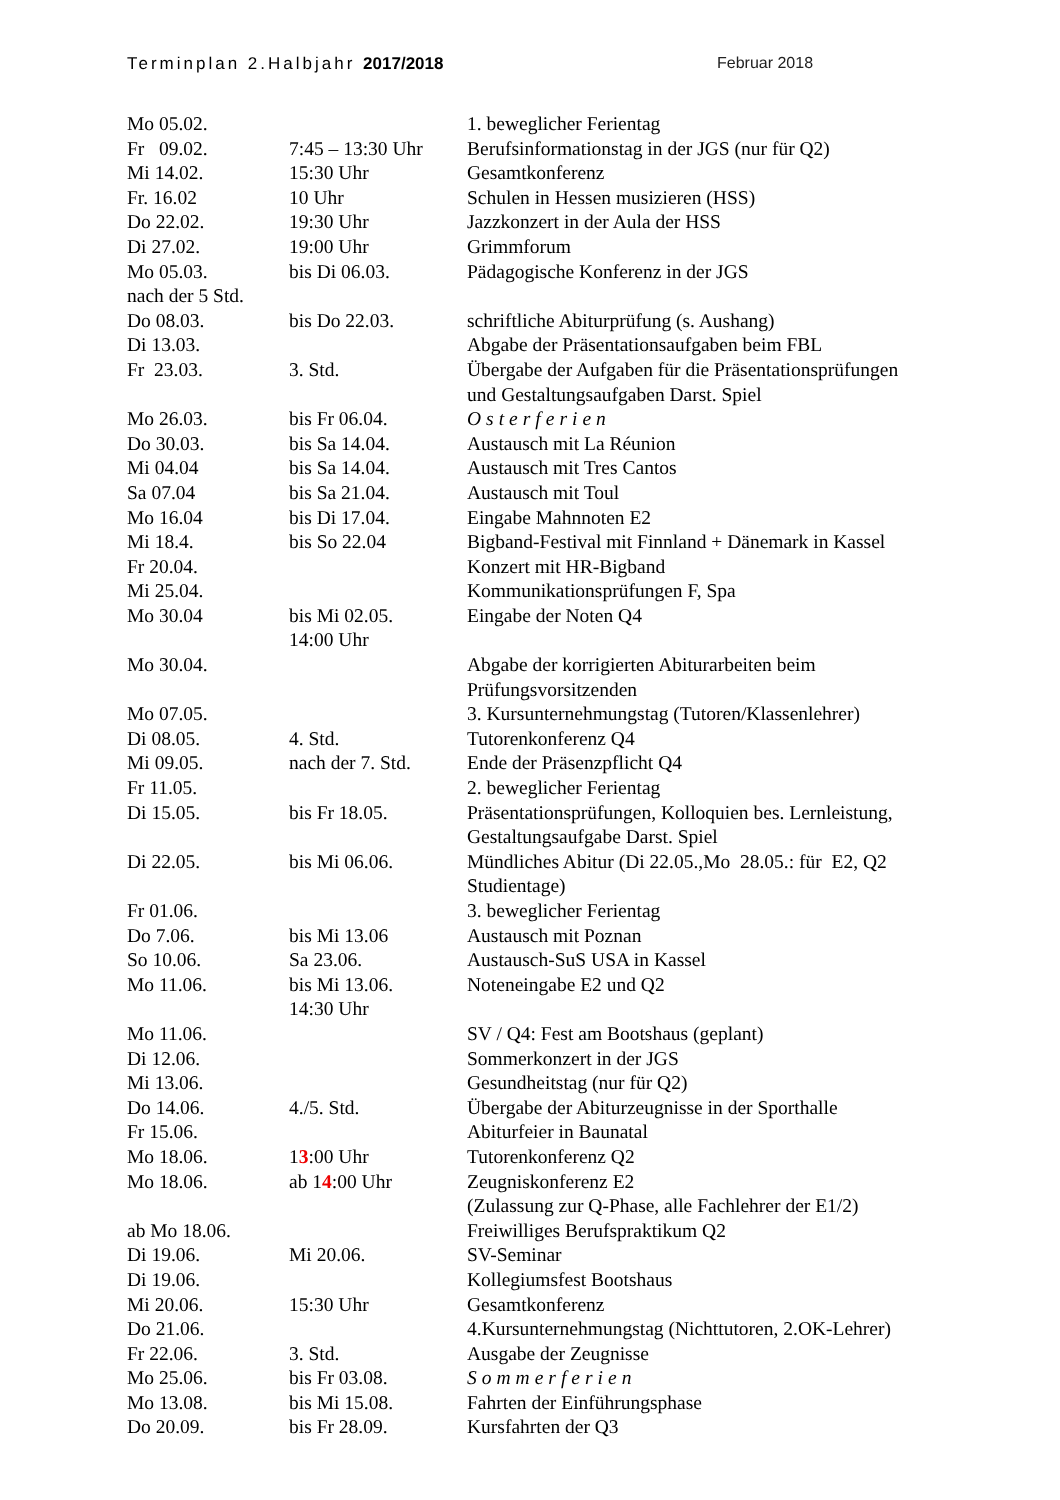Terminplan 2.Halbjahr 2017/2018 Februar 2018
| Mo 05.02. | | 1. beweglicher Ferientag |
| Fr 09.02. | 7:45 – 13:30 Uhr | Berufsinformationstag in der JGS (nur für Q2) |
| Mi 14.02. | 15:30 Uhr | Gesamtkonferenz |
| Fr. 16.02 | 10 Uhr | Schulen in Hessen musizieren (HSS) |
| Do 22.02. | 19:30 Uhr | Jazzkonzert in der Aula der HSS |
| Di 27.02. | 19:00 Uhr | Grimmforum |
| Mo 05.03. nach der 5 Std. | bis Di 06.03. | Pädagogische Konferenz in der JGS |
| Do 08.03. | bis Do 22.03. | schriftliche Abiturprüfung (s. Aushang) |
| Di 13.03. | | Abgabe der Präsentationsaufgaben beim FBL |
| Fr 23.03. | 3. Std. | Übergabe der Aufgaben für die Präsentationsprüfungen und Gestaltungsaufgaben Darst. Spiel |
| Mo 26.03. | bis Fr 06.04. | Osterferien |
| Do 30.03. | bis Sa 14.04. | Austausch mit La Réunion |
| Mi 04.04 | bis Sa 14.04. | Austausch mit Tres Cantos |
| Sa 07.04 | bis Sa 21.04. | Austausch mit Toul |
| Mo 16.04 | bis Di 17.04. | Eingabe Mahnnoten E2 |
| Mi 18.4. | bis So 22.04 | Bigband-Festival mit Finnland + Dänemark in Kassel |
| Fr 20.04. | | Konzert mit HR-Bigband |
| Mi 25.04. | | Kommunikationsprüfungen F, Spa |
| Mo 30.04 | bis Mi 02.05. 14:00 Uhr | Eingabe der Noten Q4 |
| Mo 30.04. | | Abgabe der korrigierten Abiturarbeiten beim Prüfungsvorsitzenden |
| Mo 07.05. | | 3. Kursunternehmungstag (Tutoren/Klassenlehrer) |
| Di 08.05. | 4. Std. | Tutorenkonferenz Q4 |
| Mi 09.05. | nach der 7. Std. | Ende der Präsenzpflicht Q4 |
| Fr 11.05. | | 2. beweglicher Ferientag |
| Di 15.05. | bis Fr 18.05. | Präsentationsprüfungen, Kolloquien bes. Lernleistung, Gestaltungsaufgabe Darst. Spiel |
| Di 22.05. | bis Mi 06.06. | Mündliches Abitur (Di 22.05.,Mo 28.05.: für E2, Q2 Studientage) |
| Fr 01.06. | | 3. beweglicher Ferientag |
| Do 7.06. | bis Mi 13.06 | Austausch mit Poznan |
| So 10.06. | Sa 23.06. | Austausch-SuS USA in Kassel |
| Mo 11.06. | bis Mi 13.06. 14:30 Uhr | Noteneingabe E2 und Q2 |
| Mo 11.06. | | SV / Q4: Fest am Bootshaus (geplant) |
| Di 12.06. | | Sommerkonzert in der JGS |
| Mi 13.06. | | Gesundheitstag (nur für Q2) |
| Do 14.06. | 4./5. Std. | Übergabe der Abiturzeugnisse in der Sporthalle |
| Fr 15.06. | | Abiturfeier in Baunatal |
| Mo 18.06. | 1 3 :00 Uhr | Tutorenkonferenz Q2 |
| Mo 18.06. | ab 1 4 :00 Uhr | Zeugniskonferenz E2 (Zulassung zur Q-Phase, alle Fachlehrer der E1/2) |
| ab Mo 18.06. | | Freiwilliges Berufspraktikum Q2 |
| Di 19.06. | Mi 20.06. | SV-Seminar |
| Di 19.06. | | Kollegiumsfest Bootshaus |
| Mi 20.06. | 15:30 Uhr | Gesamtkonferenz |
| Do 21.06. | | 4.Kursunternehmungstag (Nichttutoren, 2.OK-Lehrer) |
| Fr 22.06. | 3. Std. | Ausgabe der Zeugnisse |
| Mo 25.06. | bis Fr 03.08. | Sommerferien |
| Mo 13.08. | bis Mi 15.08. | Fahrten der Einführungsphase |
| Do 20.09. | bis Fr 28.09. | Kursfahrten der Q3 |